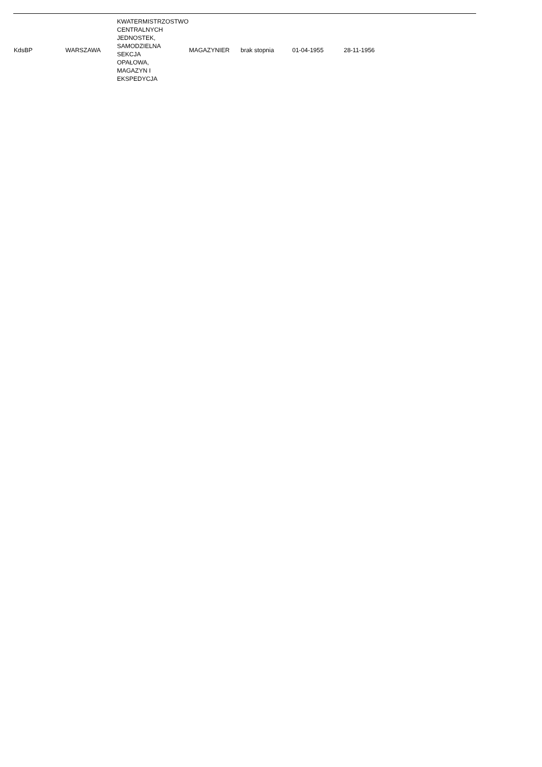| KdsBP | WARSZAWA | KWATERMISTRZOSTWO CENTRALNYCH JEDNOSTEK, SAMODZIELNA SEKCJA OPAŁOWA, MAGAZYN I EKSPEDYCJA | MAGAZYNIER | brak stopnia | 01-04-1955 | 28-11-1956 |